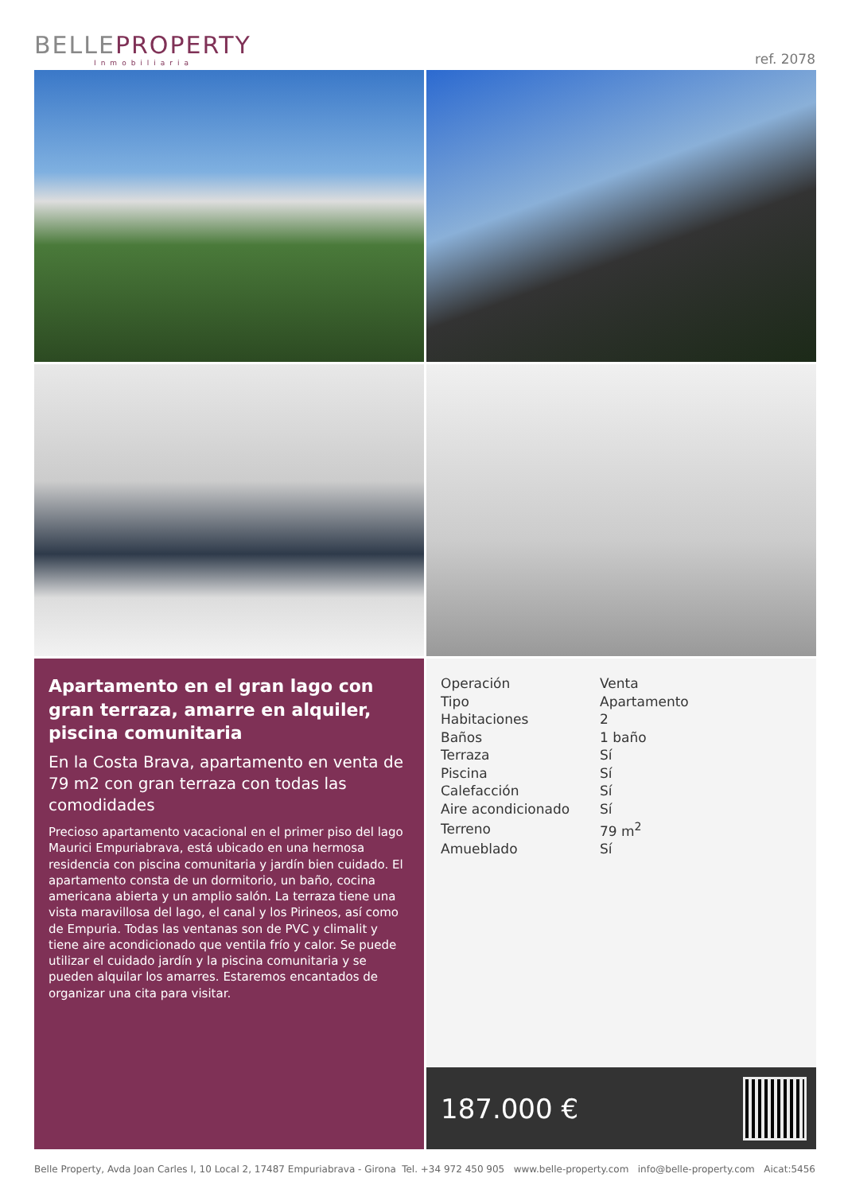BELLEPROPERTY
Inmobiliaria
ref. 2078
Apartamento en el gran lago con gran terraza, amarre en alquiler, piscina comunitaria
En la Costa Brava, apartamento en venta de 79 m2 con gran terraza con todas las comodidades
Precioso apartamento vacacional en el primer piso del lago Maurici Empuriabrava, está ubicado en una hermosa residencia con piscina comunitaria y jardín bien cuidado. El apartamento consta de un dormitorio, un baño, cocina americana abierta y un amplio salón. La terraza tiene una vista maravillosa del lago, el canal y los Pirineos, así como de Empuria. Todas las ventanas son de PVC y climalit y tiene aire acondicionado que ventila frío y calor. Se puede utilizar el cuidado jardín y la piscina comunitaria y se pueden alquilar los amarres. Estaremos encantados de organizar una cita para visitar.
| Operación | Venta |
| Tipo | Apartamento |
| Habitaciones | 2 |
| Baños | 1 baño |
| Terraza | Sí |
| Piscina | Sí |
| Calefacción | Sí |
| Aire acondicionado | Sí |
| Terreno | 79 m<sup>2</sup> |
| Amueblado | Sí |
187.000 €
Belle Property, Avda Joan Carles I, 10 Local 2, 17487 Empuriabrava - Girona Tel. +34 972 450 905 www.belle-property.com info@belle-property.com Aicat:5456